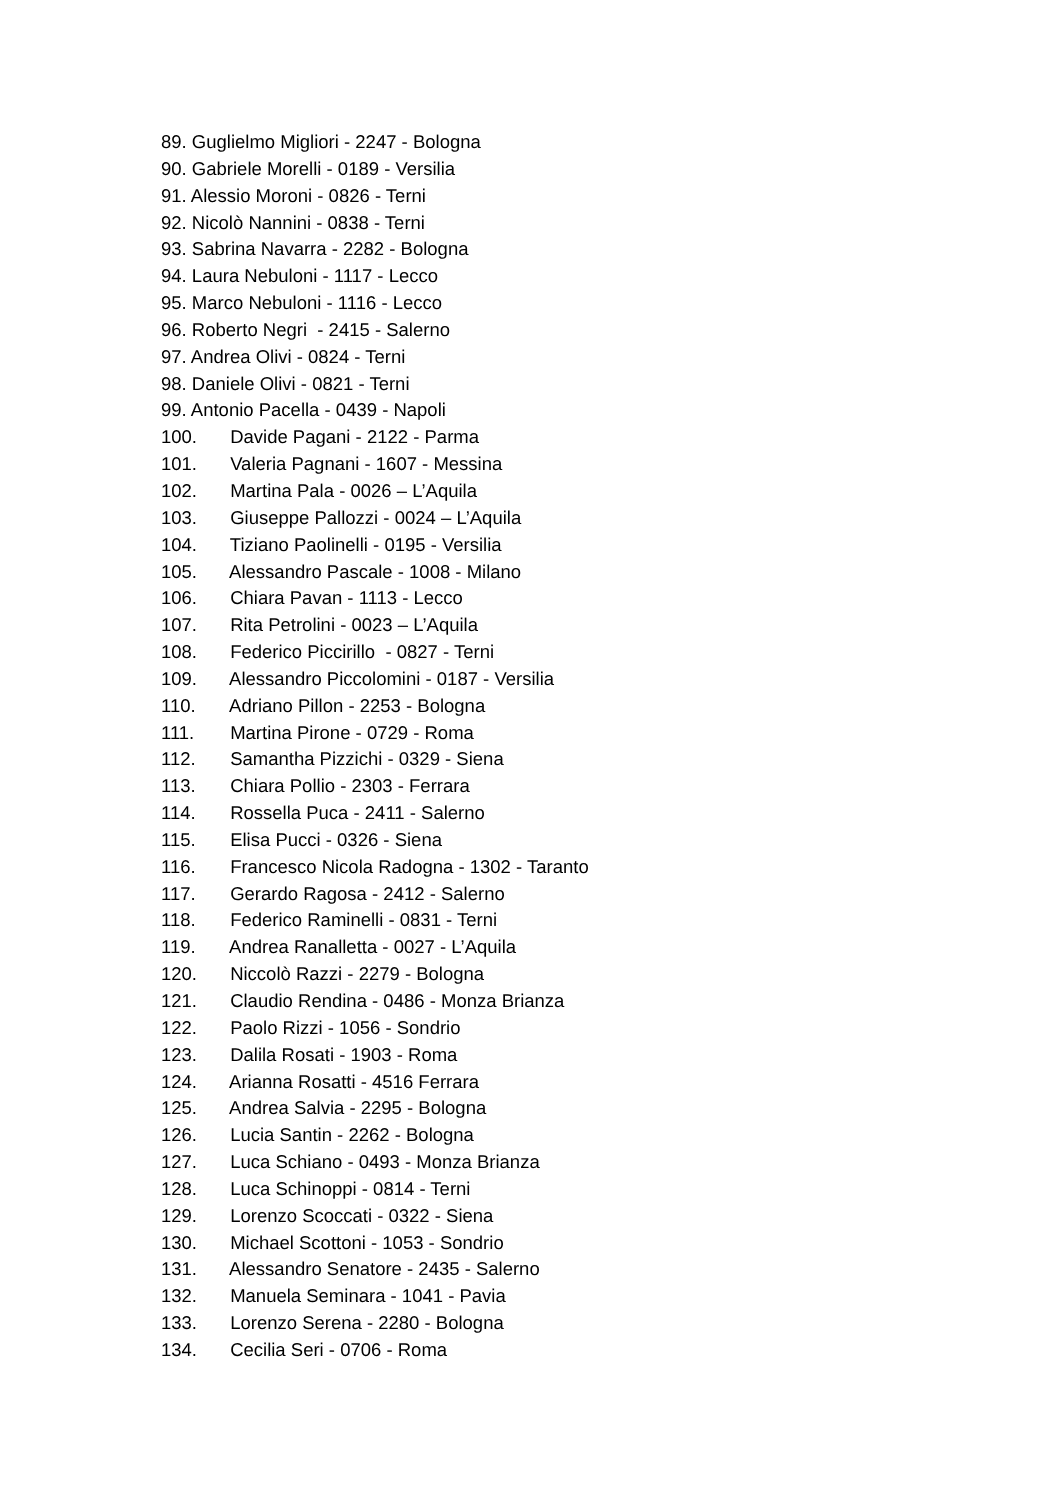89. Guglielmo Migliori - 2247 - Bologna
90. Gabriele Morelli - 0189 - Versilia
91. Alessio Moroni - 0826 - Terni
92. Nicolò Nannini - 0838 - Terni
93. Sabrina Navarra - 2282 - Bologna
94. Laura Nebuloni - 1117 - Lecco
95. Marco Nebuloni - 1116 - Lecco
96. Roberto Negri - 2415 - Salerno
97. Andrea Olivi - 0824 - Terni
98. Daniele Olivi - 0821 - Terni
99. Antonio Pacella - 0439 - Napoli
100. Davide Pagani - 2122 - Parma
101. Valeria Pagnani - 1607 - Messina
102. Martina Pala - 0026 – L’Aquila
103. Giuseppe Pallozzi - 0024 – L’Aquila
104. Tiziano Paolinelli - 0195 - Versilia
105. Alessandro Pascale - 1008 - Milano
106. Chiara Pavan - 1113 - Lecco
107. Rita Petrolini - 0023 – L’Aquila
108. Federico Piccirillo - 0827 - Terni
109. Alessandro Piccolomini - 0187 - Versilia
110. Adriano Pillon - 2253 - Bologna
111. Martina Pirone - 0729 - Roma
112. Samantha Pizzichi - 0329 - Siena
113. Chiara Pollio - 2303 - Ferrara
114. Rossella Puca - 2411 - Salerno
115. Elisa Pucci - 0326 - Siena
116. Francesco Nicola Radogna - 1302 - Taranto
117. Gerardo Ragosa - 2412 - Salerno
118. Federico Raminelli - 0831 - Terni
119. Andrea Ranalletta - 0027 - L’Aquila
120. Niccolò Razzi - 2279 - Bologna
121. Claudio Rendina - 0486 - Monza Brianza
122. Paolo Rizzi - 1056 - Sondrio
123. Dalila Rosati - 1903 - Roma
124. Arianna Rosatti - 4516 Ferrara
125. Andrea Salvia - 2295 - Bologna
126. Lucia Santin - 2262 - Bologna
127. Luca Schiano - 0493 - Monza Brianza
128. Luca Schinoppi - 0814 - Terni
129. Lorenzo Scoccati - 0322 - Siena
130. Michael Scottoni - 1053 - Sondrio
131. Alessandro Senatore - 2435 - Salerno
132. Manuela Seminara - 1041 - Pavia
133. Lorenzo Serena - 2280 - Bologna
134. Cecilia Seri - 0706 - Roma